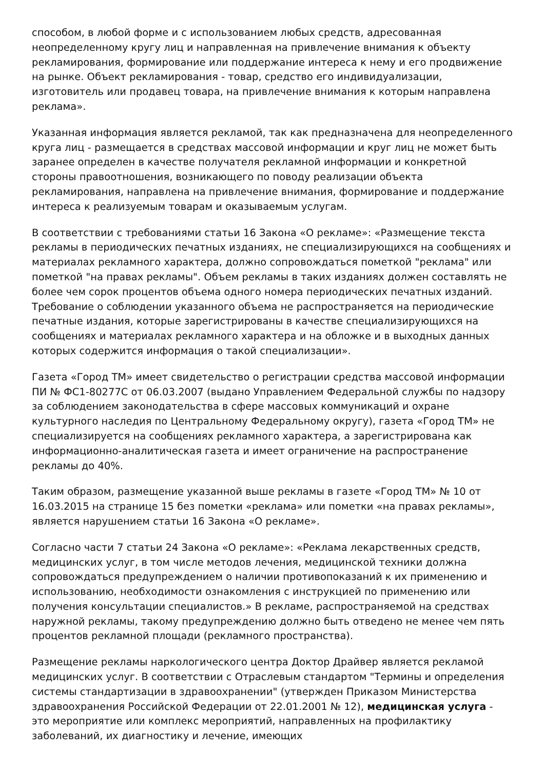способом, в любой форме и с использованием любых средств, адресованная неопределенному кругу лиц и направленная на привлечение внимания к объекту рекламирования, формирование или поддержание интереса к нему и его продвижение на рынке. Объект рекламирования - товар, средство его индивидуализации, изготовитель или продавец товара, на привлечение внимания к которым направлена реклама».
Указанная информация является рекламой, так как предназначена для неопределенного круга лиц - размещается в средствах массовой информации и круг лиц не может быть заранее определен в качестве получателя рекламной информации и конкретной стороны правоотношения, возникающего по поводу реализации объекта рекламирования, направлена на привлечение внимания, формирование и поддержание интереса к реализуемым товарам и оказываемым услугам.
В соответствии с требованиями статьи 16 Закона «О рекламе»: «Размещение текста рекламы в периодических печатных изданиях, не специализирующихся на сообщениях и материалах рекламного характера, должно сопровождаться пометкой "реклама" или пометкой "на правах рекламы". Объем рекламы в таких изданиях должен составлять не более чем сорок процентов объема одного номера периодических печатных изданий. Требование о соблюдении указанного объема не распространяется на периодические печатные издания, которые зарегистрированы в качестве специализирующихся на сообщениях и материалах рекламного характера и на обложке и в выходных данных которых содержится информация о такой специализации».
Газета «Город ТМ» имеет свидетельство о регистрации средства массовой информации ПИ № ФС1-80277С от 06.03.2007 (выдано Управлением Федеральной службы по надзору за соблюдением законодательства в сфере массовых коммуникаций и охране культурного наследия по Центральному Федеральному округу), газета «Город ТМ» не специализируется на сообщениях рекламного характера, а зарегистрирована как информационно-аналитическая газета и имеет ограничение на распространение рекламы до 40%.
Таким образом, размещение указанной выше рекламы в газете «Город ТМ» № 10 от 16.03.2015 на странице 15 без пометки «реклама» или пометки «на правах рекламы», является нарушением статьи 16 Закона «О рекламе».
Согласно части 7 статьи 24 Закона «О рекламе»: «Реклама лекарственных средств, медицинских услуг, в том числе методов лечения, медицинской техники должна сопровождаться предупреждением о наличии противопоказаний к их применению и использованию, необходимости ознакомления с инструкцией по применению или получения консультации специалистов.» В рекламе, распространяемой на средствах наружной рекламы, такому предупреждению должно быть отведено не менее чем пять процентов рекламной площади (рекламного пространства).
Размещение рекламы наркологического центра Доктор Драйвер является рекламой медицинских услуг. В соответствии с Отраслевым стандартом "Термины и определения системы стандартизации в здравоохранении" (утвержден Приказом Министерства здравоохранения Российской Федерации от 22.01.2001 № 12), медицинская услуга - это мероприятие или комплекс мероприятий, направленных на профилактику заболеваний, их диагностику и лечение, имеющих